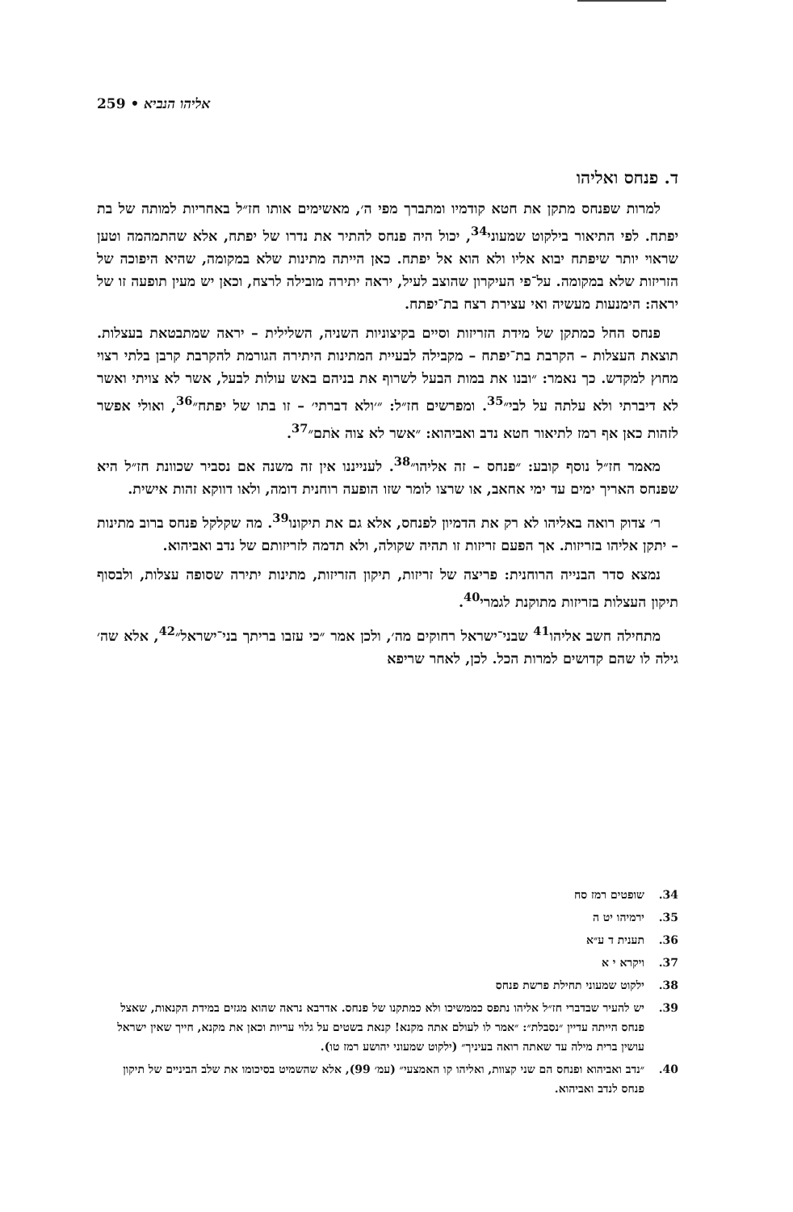259 • אליהו הנביא
ד. פנחס ואליהו
למרות שפנחס מתקן את חטא קודמיו ומתברך מפי ה׳, מאשימים אותו חז״ל באחריות למותה של בת יפתח. לפי התיאור בילקוט שמעוני<sup>34</sup>, יכול היה פנחס להתיר את נדרו של יפתח, אלא שהתמהמה וטען שראוי יותר שיפתח יבוא אליו ולא הוא אל יפתח. כאן הייתה מתינות שלא במקומה, שהיא היפוכה של הזריזות שלא במקומה. על־פי העיקרון שהוצב לעיל, יראה יתירה מובילה לרצח, וכאן יש מעין תופעה זו של יראה: הימנעות מעשיה ואי עצירת רצח בת־יפתח.
פנחס החל כמתקן של מידת הזריזות וסיים בקיצוניות השניה, השלילית – יראה שמתבטאת בעצלות. תוצאת העצלות – הקרבת בת־יפתח – מקבילה לבעיית המתינות היתירה הגורמת להקרבת קרבן בלתי רצוי מחוץ למקדש. כך נאמר: ״ובנו את במות הבעל לשרוף את בניהם באש עולות לבעל, אשר לא צויתי ואשר לא דיברתי ולא עלתה על לבי״<sup>35</sup>. ומפרשים חז״ל: ״׳ולא דברתי׳ – זו בתו של יפתח״<sup>36</sup>, ואולי אפשר לזהות כאן אף רמז לתיאור חטא נדב ואביהוא: ״אשר לא צוה אֹתם״<sup>37</sup>.
מאמר חז״ל נוסף קובע: ״פנחס – זה אליהו״<sup>38</sup>. לענייננו אין זה משנה אם נסביר שכוונת חז״ל היא שפנחס האריך ימים עד ימי אחאב, או שרצו לומר שזו הופעה רוחנית דומה, ולאו דווקא זהות אישית.
ר׳ צדוק רואה באליהו לא רק את הדמיון לפנחס, אלא גם את תיקונו<sup>39</sup>. מה שקלקל פנחס ברוב מתינות – יתקן אליהו בזריזות. אך הפעם זריזות זו תהיה שקולה, ולא תדמה לזריזותם של נדב ואביהוא.
נמצא סדר הבנייה הרוחנית: פריצה של זריזות, תיקון הזריזות, מתינות יתירה שסופה עצלות, ולבסוף תיקון העצלות בזריזות מתוקנת לגמרי<sup>40</sup>.
מתחילה חשב אליהו<sup>41</sup> שבני־ישראל רחוקים מה׳, ולכן אמר ״כי עזבו בריתך בני־ישראל״<sup>42</sup>, אלא שה׳ גילה לו שהם קדושים למרות הכל. לכן, לאחר שריפא
34. שופטים רמז סח
35. ירמיהו יט ה
36. תענית ד ע״א
37. ויקרא י א
38. ילקוט שמעוני תחילת פרשת פנחס
39. יש להעיר שבדברי חז״ל אליהו נתפס כממשיכו ולא כמתקנו של פנחס. אדרבא נראה שהוא מגזים במידת הקנאות, שאצל פנחס הייתה עדיין ״נסבלת״: ״אמר לו לעולם אתה מקנא! קנאת בשטים על גלוי עריות וכאן את מקנא, חייך שאין ישראל עושין ברית מילה עד שאתה רואה בעיניך״ (ילקוט שמעוני יהושע רמז טו).
40. ״נדב ואביהוא ופנחס הם שני קצוות, ואליהו קו האמצעי״ (עמ׳ 99), אלא שהשמיט בסיכומו את שלב הביניים של תיקון פנחס לנדב ואביהוא.